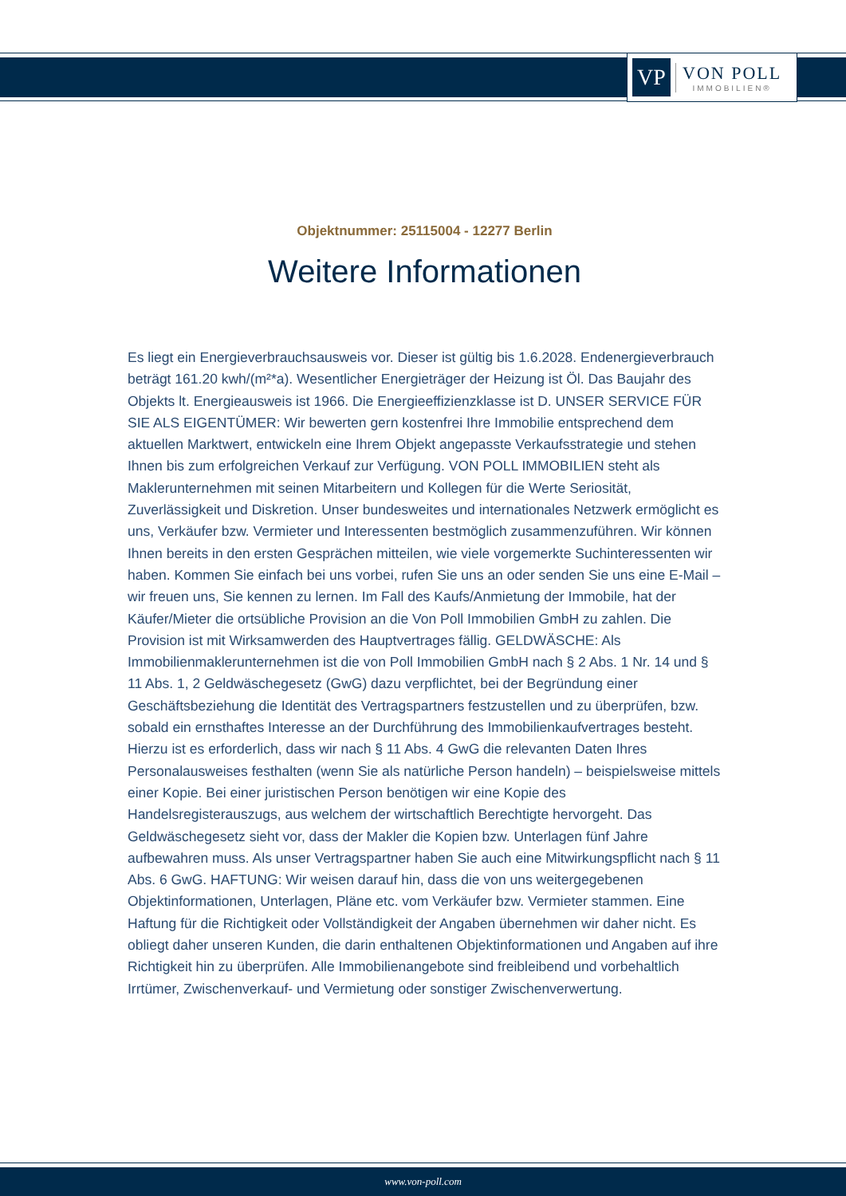VP
VON POLL
IMMOBILIEN®
Objektnummer: 25115004 - 12277 Berlin
Weitere Informationen
Es liegt ein Energieverbrauchsausweis vor. Dieser ist gültig bis 1.6.2028. Endenergieverbrauch beträgt 161.20 kwh/(m²*a). Wesentlicher Energieträger der Heizung ist Öl. Das Baujahr des Objekts lt. Energieausweis ist 1966. Die Energieeffizienzklasse ist D. UNSER SERVICE FÜR SIE ALS EIGENTÜMER: Wir bewerten gern kostenfrei Ihre Immobilie entsprechend dem aktuellen Marktwert, entwickeln eine Ihrem Objekt angepasste Verkaufsstrategie und stehen Ihnen bis zum erfolgreichen Verkauf zur Verfügung. VON POLL IMMOBILIEN steht als Maklerunternehmen mit seinen Mitarbeitern und Kollegen für die Werte Seriosität, Zuverlässigkeit und Diskretion. Unser bundesweites und internationales Netzwerk ermöglicht es uns, Verkäufer bzw. Vermieter und Interessenten bestmöglich zusammenzuführen. Wir können Ihnen bereits in den ersten Gesprächen mitteilen, wie viele vorgemerkte Suchinteressenten wir haben. Kommen Sie einfach bei uns vorbei, rufen Sie uns an oder senden Sie uns eine E-Mail – wir freuen uns, Sie kennen zu lernen. Im Fall des Kaufs/Anmietung der Immobile, hat der Käufer/Mieter die ortsübliche Provision an die Von Poll Immobilien GmbH zu zahlen. Die Provision ist mit Wirksamwerden des Hauptvertrages fällig. GELDWÄSCHE: Als Immobilienmaklerunternehmen ist die von Poll Immobilien GmbH nach § 2 Abs. 1 Nr. 14 und § 11 Abs. 1, 2 Geldwäschegesetz (GwG) dazu verpflichtet, bei der Begründung einer Geschäftsbeziehung die Identität des Vertragspartners festzustellen und zu überprüfen, bzw. sobald ein ernsthaftes Interesse an der Durchführung des Immobilienkaufvertrages besteht. Hierzu ist es erforderlich, dass wir nach § 11 Abs. 4 GwG die relevanten Daten Ihres Personalausweises festhalten (wenn Sie als natürliche Person handeln) – beispielsweise mittels einer Kopie. Bei einer juristischen Person benötigen wir eine Kopie des Handelsregisterauszugs, aus welchem der wirtschaftlich Berechtigte hervorgeht. Das Geldwäschegesetz sieht vor, dass der Makler die Kopien bzw. Unterlagen fünf Jahre aufbewahren muss. Als unser Vertragspartner haben Sie auch eine Mitwirkungspflicht nach § 11 Abs. 6 GwG. HAFTUNG: Wir weisen darauf hin, dass die von uns weitergegebenen Objektinformationen, Unterlagen, Pläne etc. vom Verkäufer bzw. Vermieter stammen. Eine Haftung für die Richtigkeit oder Vollständigkeit der Angaben übernehmen wir daher nicht. Es obliegt daher unseren Kunden, die darin enthaltenen Objektinformationen und Angaben auf ihre Richtigkeit hin zu überprüfen. Alle Immobilienangebote sind freibleibend und vorbehaltlich Irrtümer, Zwischenverkauf- und Vermietung oder sonstiger Zwischenverwertung.
www.von-poll.com